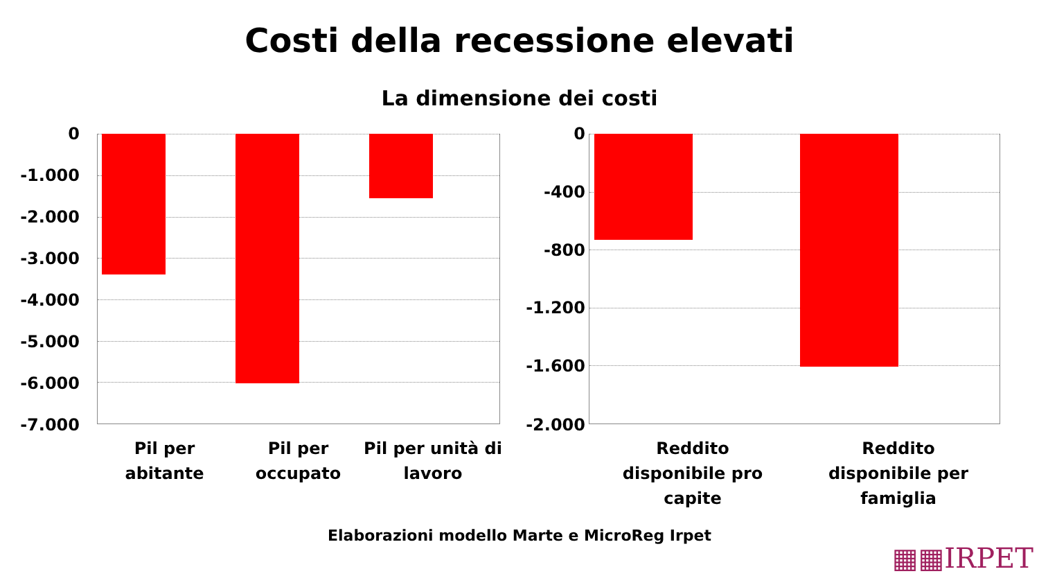Costi della recessione elevati
La dimensione dei costi
0
-1.000
-2.000
-3.000
-4.000
-5.000
-6.000
-7.000
Pil per abitante
Pil per occupato
Pil per unità di lavoro
0
-400
-800
-1.200
-1.600
-2.000
Reddito disponibile pro capite
Reddito disponibile per famiglia
Elaborazioni modello Marte e MicroReg Irpet
▦▦IRPET